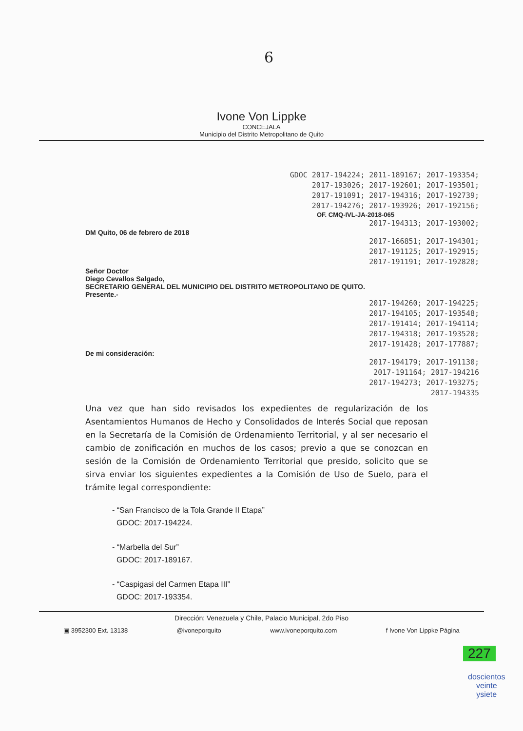6
Ivone Von Lippke
CONCEJALA
Municipio del Distrito Metropolitano de Quito
GDOC 2017-194224; 2011-189167; 2017-193354;
2017-193026; 2017-192601; 2017-193501;
2017-191091; 2017-194316; 2017-192739;
2017-194276; 2017-193926; 2017-192156;
OF. CMQ-IVL-JA-2018-065
2017-194313; 2017-193002;
DM Quito, 06 de febrero de 2018
2017-166851; 2017-194301;
2017-191125; 2017-192915;
2017-191191; 2017-192828;
Señor Doctor
Diego Cevallos Salgado,
SECRETARIO GENERAL DEL MUNICIPIO DEL DISTRITO METROPOLITANO DE QUITO.
Presente.-
2017-194260; 2017-194225;
2017-194105; 2017-193548;
2017-191414; 2017-194114;
2017-194318; 2017-193520;
2017-191428; 2017-177887;
De mi consideración:
2017-194179; 2017-191130;
2017-191164; 2017-194216
2017-194273; 2017-193275;
2017-194335
Una vez que han sido revisados los expedientes de regularización de los Asentamientos Humanos de Hecho y Consolidados de Interés Social que reposan en la Secretaría de la Comisión de Ordenamiento Territorial, y al ser necesario el cambio de zonificación en muchos de los casos; previo a que se conozcan en sesión de la Comisión de Ordenamiento Territorial que presido, solicito que se sirva enviar los siguientes expedientes a la Comisión de Uso de Suelo, para el trámite legal correspondiente:
- “San Francisco de la Tola Grande II Etapa”
GDOC: 2017-194224.
- “Marbella del Sur”
GDOC: 2017-189167.
- “Caspigasi del Carmen Etapa III”
GDOC: 2017-193354.
Dirección: Venezuela y Chile, Palacio Municipal, 2do Piso
▣ 3952300 Ext. 13138 @ivoneporquito www.ivoneporquito.com f Ivone Von Lippke Página
227
doscientos
veinte
ysiete